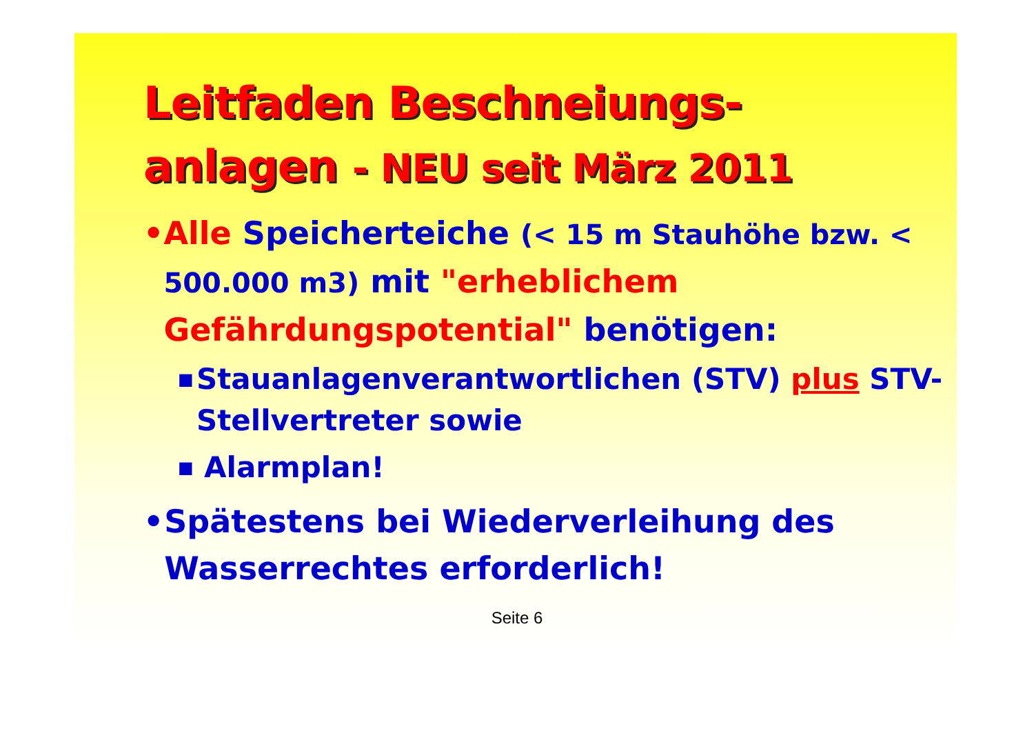Leitfaden Beschneiungs-
anlagen - NEU seit März 2011
• Alle Speicherteiche (< 15 m Stauhöhe bzw. < 500.000 m3) mit "erheblichem Gefährdungspotential" benötigen:
■
Stauanlagenverantwortlichen (STV) plus STV-Stellvertreter sowie
■
Alarmplan!
• Spätestens bei Wiederverleihung des Wasserrechtes erforderlich!
Seite 6